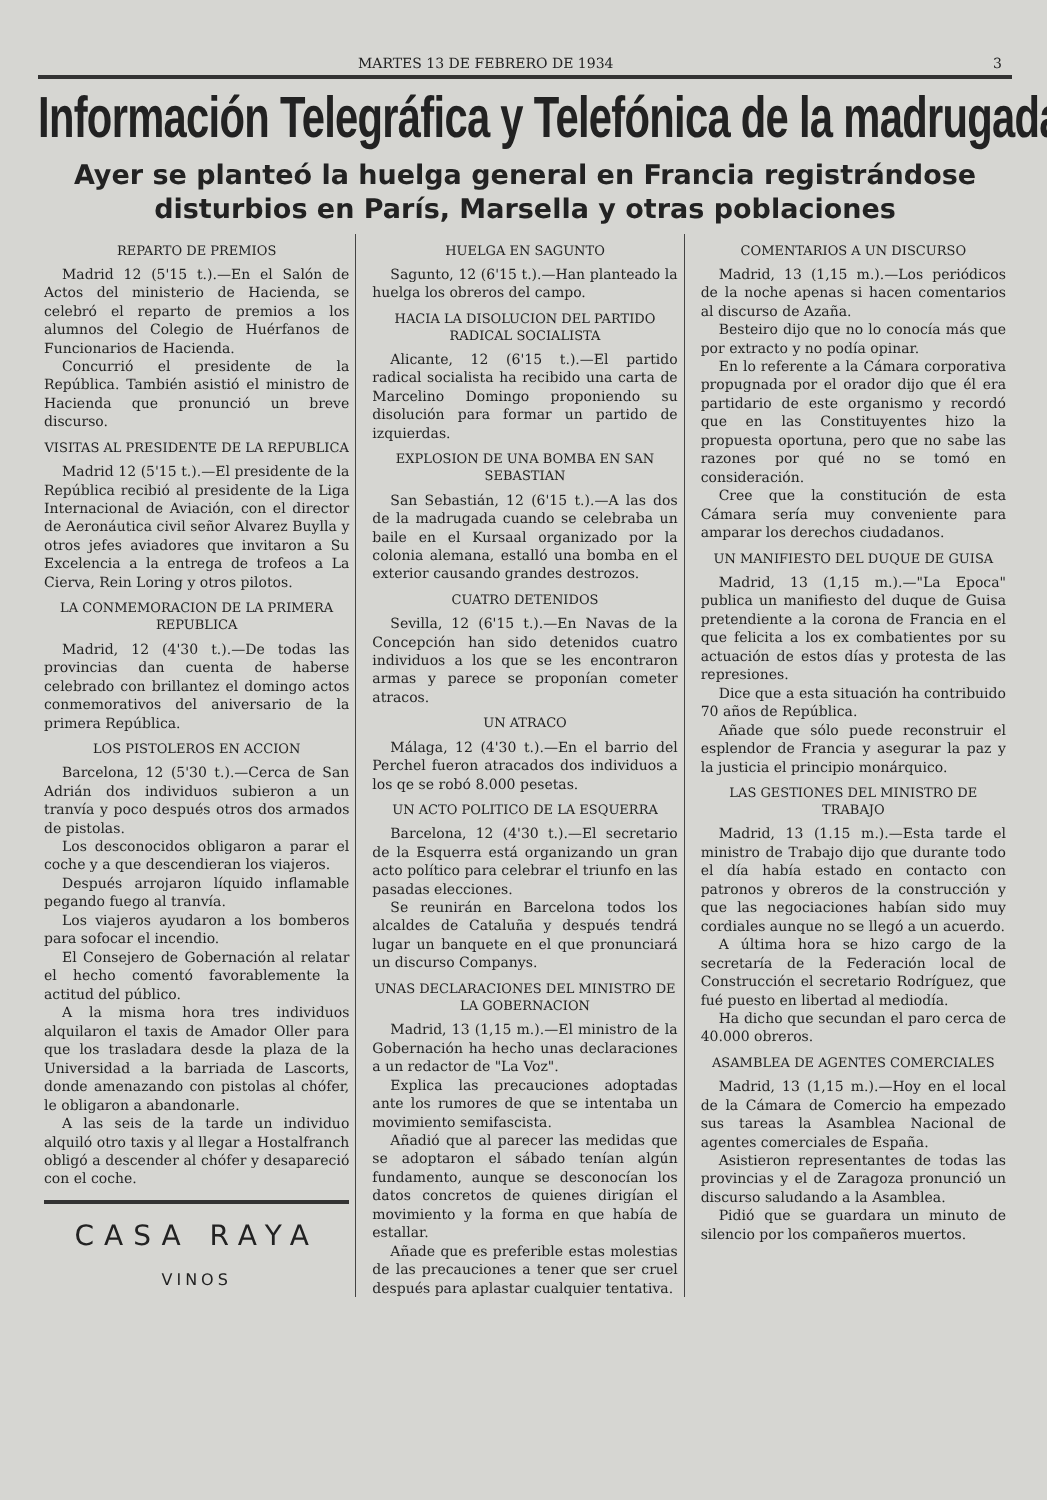MARTES 13 DE FEBRERO DE 1934 3
Información Telegráfica y Telefónica de la madrugada
Ayer se planteó la huelga general en Francia registrándose
disturbios en París, Marsella y otras poblaciones
REPARTO DE PREMIOS
Madrid 12 (5'15 t.).—En el Salón de Actos del ministerio de Hacienda, se celebró el reparto de premios a los alumnos del Colegio de Huérfanos de Funcionarios de Hacienda.
Concurrió el presidente de la República. También asistió el ministro de Hacienda que pronunció un breve discurso.
VISITAS AL PRESIDENTE DE LA REPUBLICA
Madrid 12 (5'15 t.).—El presidente de la República recibió al presidente de la Liga Internacional de Aviación, con el director de Aeronáutica civil señor Alvarez Buylla y otros jefes aviadores que invitaron a Su Excelencia a la entrega de trofeos a La Cierva, Rein Loring y otros pilotos.
LA CONMEMORACION DE LA PRIMERA REPUBLICA
Madrid, 12 (4'30 t.).—De todas las provincias dan cuenta de haberse celebrado con brillantez el domingo actos conmemorativos del aniversario de la primera República.
LOS PISTOLEROS EN ACCION
Barcelona, 12 (5'30 t.).—Cerca de San Adrián dos individuos subieron a un tranvía y poco después otros dos armados de pistolas.
Los desconocidos obligaron a parar el coche y a que descendieran los viajeros.
Después arrojaron líquido inflamable pegando fuego al tranvía.
Los viajeros ayudaron a los bomberos para sofocar el incendio.
El Consejero de Gobernación al relatar el hecho comentó favorablemente la actitud del público.
A la misma hora tres individuos alquilaron el taxis de Amador Oller para que los trasladara desde la plaza de la Universidad a la barriada de Lascorts, donde amenazando con pistolas al chófer, le obligaron a abandonarle.
A las seis de la tarde un individuo alquiló otro taxis y al llegar a Hostalfranch obligó a descender al chófer y desapareció con el coche.
CASA RAYA
VINOS
HUELGA EN SAGUNTO
Sagunto, 12 (6'15 t.).—Han planteado la huelga los obreros del campo.
HACIA LA DISOLUCION DEL PARTIDO RADICAL SOCIALISTA
Alicante, 12 (6'15 t.).—El partido radical socialista ha recibido una carta de Marcelino Domingo proponiendo su disolución para formar un partido de izquierdas.
EXPLOSION DE UNA BOMBA EN SAN SEBASTIAN
San Sebastián, 12 (6'15 t.).—A las dos de la madrugada cuando se celebraba un baile en el Kursaal organizado por la colonia alemana, estalló una bomba en el exterior causando grandes destrozos.
CUATRO DETENIDOS
Sevilla, 12 (6'15 t.).—En Navas de la Concepción han sido detenidos cuatro individuos a los que se les encontraron armas y parece se proponían cometer atracos.
UN ATRACO
Málaga, 12 (4'30 t.).—En el barrio del Perchel fueron atracados dos individuos a los qe se robó 8.000 pesetas.
UN ACTO POLITICO DE LA ESQUERRA
Barcelona, 12 (4'30 t.).—El secretario de la Esquerra está organizando un gran acto político para celebrar el triunfo en las pasadas elecciones.
Se reunirán en Barcelona todos los alcaldes de Cataluña y después tendrá lugar un banquete en el que pronunciará un discurso Companys.
UNAS DECLARACIONES DEL MINISTRO DE LA GOBERNACION
Madrid, 13 (1,15 m.).—El ministro de la Gobernación ha hecho unas declaraciones a un redactor de "La Voz".
Explica las precauciones adoptadas ante los rumores de que se intentaba un movimiento semifascista.
Añadió que al parecer las medidas que se adoptaron el sábado tenían algún fundamento, aunque se desconocían los datos concretos de quienes dirigían el movimiento y la forma en que había de estallar.
Añade que es preferible estas molestias de las precauciones a tener que ser cruel después para aplastar cualquier tentativa.
COMENTARIOS A UN DISCURSO
Madrid, 13 (1,15 m.).—Los periódicos de la noche apenas si hacen comentarios al discurso de Azaña.
Besteiro dijo que no lo conocía más que por extracto y no podía opinar.
En lo referente a la Cámara corporativa propugnada por el orador dijo que él era partidario de este organismo y recordó que en las Constituyentes hizo la propuesta oportuna, pero que no sabe las razones por qué no se tomó en consideración.
Cree que la constitución de esta Cámara sería muy conveniente para amparar los derechos ciudadanos.
UN MANIFIESTO DEL DUQUE DE GUISA
Madrid, 13 (1,15 m.).—"La Epoca" publica un manifiesto del duque de Guisa pretendiente a la corona de Francia en el que felicita a los ex combatientes por su actuación de estos días y protesta de las represiones.
Dice que a esta situación ha contribuido 70 años de República.
Añade que sólo puede reconstruir el esplendor de Francia y asegurar la paz y la justicia el principio monárquico.
LAS GESTIONES DEL MINISTRO DE TRABAJO
Madrid, 13 (1.15 m.).—Esta tarde el ministro de Trabajo dijo que durante todo el día había estado en contacto con patronos y obreros de la construcción y que las negociaciones habían sido muy cordiales aunque no se llegó a un acuerdo.
A última hora se hizo cargo de la secretaría de la Federación local de Construcción el secretario Rodríguez, que fué puesto en libertad al mediodía.
Ha dicho que secundan el paro cerca de 40.000 obreros.
ASAMBLEA DE AGENTES COMERCIALES
Madrid, 13 (1,15 m.).—Hoy en el local de la Cámara de Comercio ha empezado sus tareas la Asamblea Nacional de agentes comerciales de España.
Asistieron representantes de todas las provincias y el de Zaragoza pronunció un discurso saludando a la Asamblea.
Pidió que se guardara un minuto de silencio por los compañeros muertos.